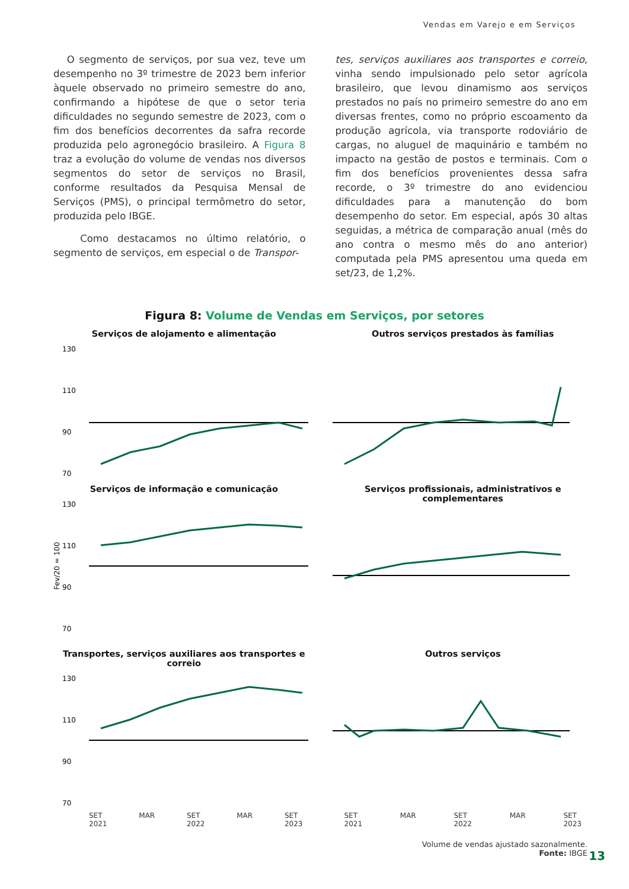Vendas em Varejo e em Serviços
O segmento de serviços, por sua vez, teve um desempenho no 3º trimestre de 2023 bem inferior àquele observado no primeiro semestre do ano, confirmando a hipótese de que o setor teria dificuldades no segundo semestre de 2023, com o fim dos benefícios decorrentes da safra recorde produzida pelo agronegócio brasileiro. A Figura 8 traz a evolução do volume de vendas nos diversos segmentos do setor de serviços no Brasil, conforme resultados da Pesquisa Mensal de Serviços (PMS), o principal termômetro do setor, produzida pelo IBGE.
Como destacamos no último relatório, o segmento de serviços, em especial o de Transpor-
tes, serviços auxiliares aos transportes e correio, vinha sendo impulsionado pelo setor agrícola brasileiro, que levou dinamismo aos serviços prestados no país no primeiro semestre do ano em diversas frentes, como no próprio escoamento da produção agrícola, via transporte rodoviário de cargas, no aluguel de maquinário e também no impacto na gestão de postos e terminais. Com o fim dos benefícios provenientes dessa safra recorde, o 3º trimestre do ano evidenciou dificuldades para a manutenção do bom desempenho do setor. Em especial, após 30 altas seguidas, a métrica de comparação anual (mês do ano contra o mesmo mês do ano anterior) computada pela PMS apresentou uma queda em set/23, de 1,2%.
Figura 8: Volume de Vendas em Serviços, por setores
Serviços de alojamento e alimentação
130
110
90
70
Outros serviços prestados às famílias
Serviços de informação e comunicação
Fev/20 = 100
130
110
90
70
Serviços profissionais, administrativos e complementares
Transportes, serviços auxiliares aos transportes e correio
130
110
90
70
Outros serviços
SET
2021 MAR SET
2022 MAR SET
2023
SET
2021 MAR SET
2022 MAR SET
2023
Volume de vendas ajustado sazonalmente.
Fonte: IBGE
13